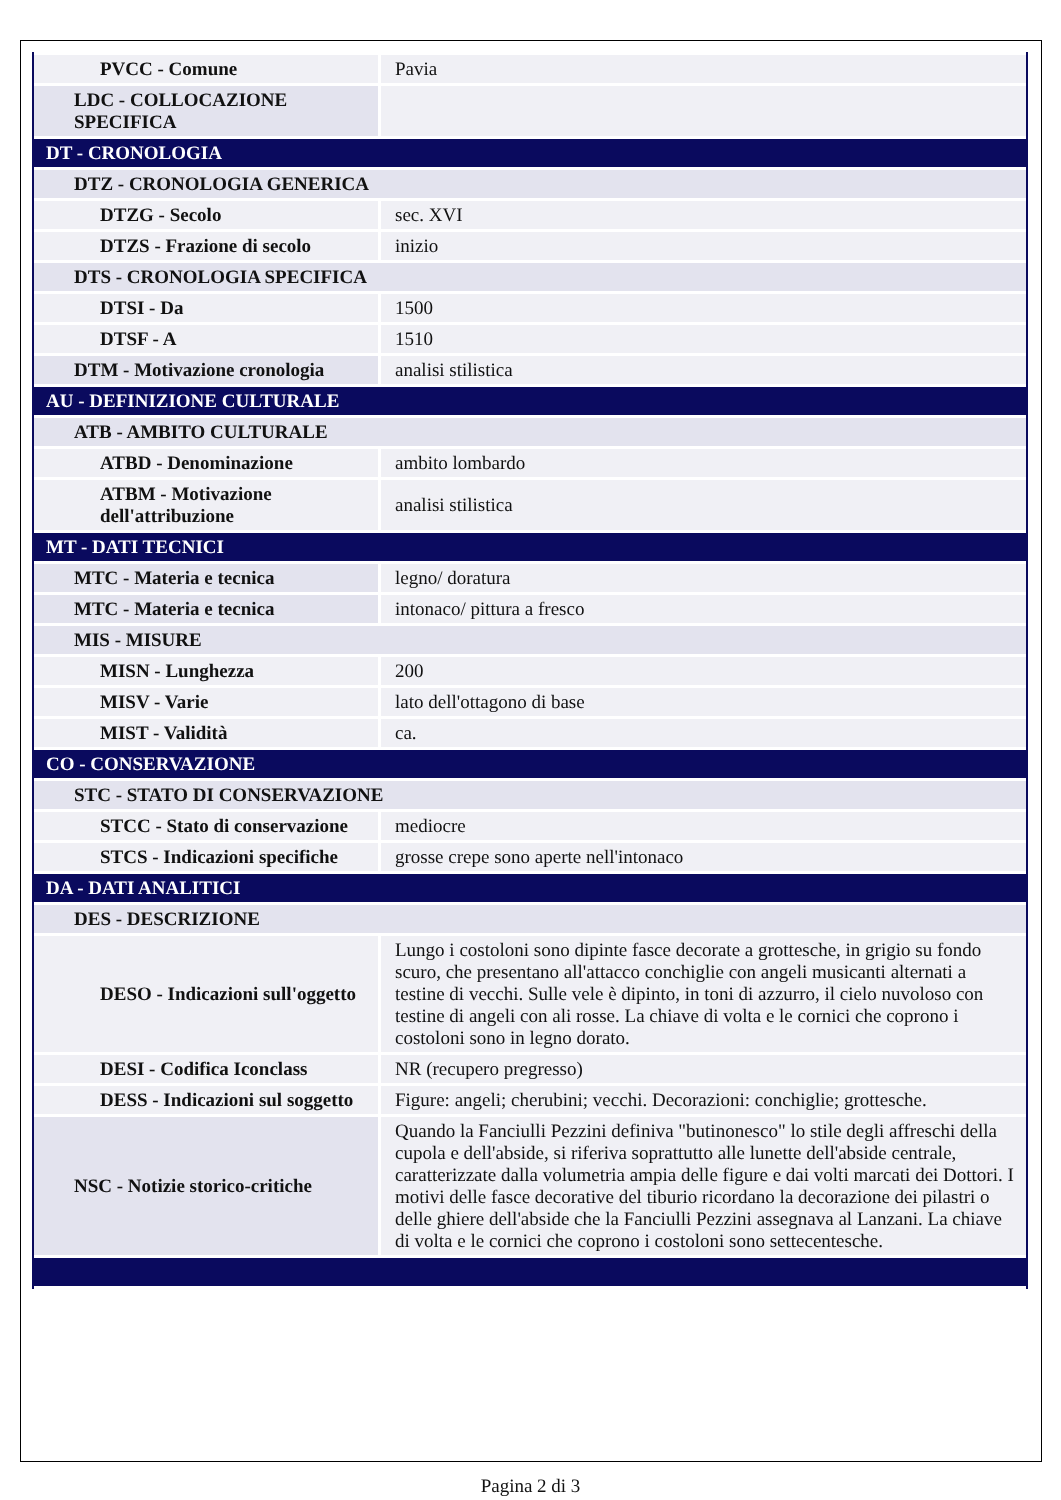| PVCC - Comune | Pavia |
| LDC - COLLOCAZIONE SPECIFICA | |
| DT - CRONOLOGIA | |
| DTZ - CRONOLOGIA GENERICA | |
| DTZG - Secolo | sec. XVI |
| DTZS - Frazione di secolo | inizio |
| DTS - CRONOLOGIA SPECIFICA | |
| DTSI - Da | 1500 |
| DTSF - A | 1510 |
| DTM - Motivazione cronologia | analisi stilistica |
| AU - DEFINIZIONE CULTURALE | |
| ATB - AMBITO CULTURALE | |
| ATBD - Denominazione | ambito lombardo |
| ATBM - Motivazione dell'attribuzione | analisi stilistica |
| MT - DATI TECNICI | |
| MTC - Materia e tecnica | legno/ doratura |
| MTC - Materia e tecnica | intonaco/ pittura a fresco |
| MIS - MISURE | |
| MISN - Lunghezza | 200 |
| MISV - Varie | lato dell'ottagono di base |
| MIST - Validità | ca. |
| CO - CONSERVAZIONE | |
| STC - STATO DI CONSERVAZIONE | |
| STCC - Stato di conservazione | mediocre |
| STCS - Indicazioni specifiche | grosse crepe sono aperte nell'intonaco |
| DA - DATI ANALITICI | |
| DES - DESCRIZIONE | |
| DESO - Indicazioni sull'oggetto | Lungo i costoloni sono dipinte fasce decorate a grottesche, in grigio su fondo scuro, che presentano all'attacco conchiglie con angeli musicanti alternati a testine di vecchi. Sulle vele è dipinto, in toni di azzurro, il cielo nuvoloso con testine di angeli con ali rosse. La chiave di volta e le cornici che coprono i costoloni sono in legno dorato. |
| DESI - Codifica Iconclass | NR (recupero pregresso) |
| DESS - Indicazioni sul soggetto | Figure: angeli; cherubini; vecchi. Decorazioni: conchiglie; grottesche. |
| NSC - Notizie storico-critiche | Quando la Fanciulli Pezzini definiva "butinonesco" lo stile degli affreschi della cupola e dell'abside, si riferiva soprattutto alle lunette dell'abside centrale, caratterizzate dalla volumetria ampia delle figure e dai volti marcati dei Dottori. I motivi delle fasce decorative del tiburio ricordano la decorazione dei pilastri o delle ghiere dell'abside che la Fanciulli Pezzini assegnava al Lanzani. La chiave di volta e le cornici che coprono i costoloni sono settecentesche. |
Pagina 2 di 3